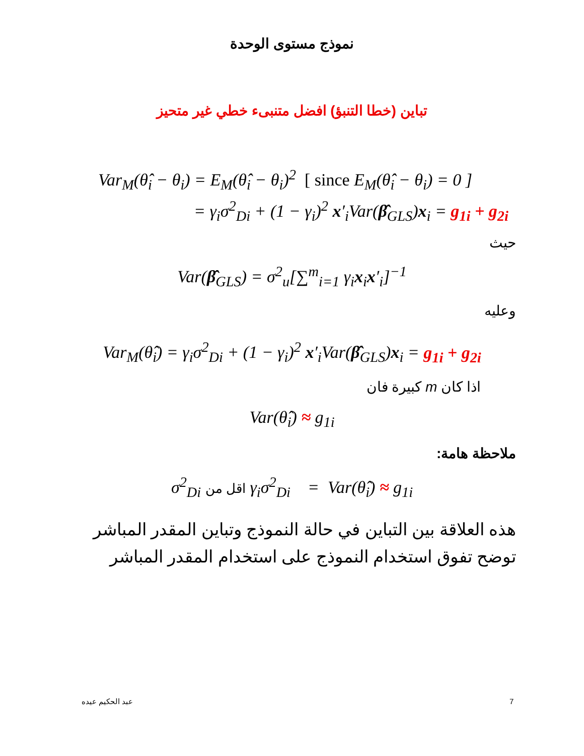نموذج مستوى الوحدة
تباين (خطا التنبؤ) افضل متنبىء خطي غير متحيز
Var<sub>M</sub>(θ̂<sub>i</sub> − θ<sub>i</sub>) = E<sub>M</sub>(θ̂<sub>i</sub> − θ<sub>i</sub>)<sup>2</sup> [ since E<sub>M</sub>(θ̂<sub>i</sub> − θ<sub>i</sub>) = 0 ]
= γ<sub>i</sub>σ<sup>2</sup><sub>Di</sub> + (1 − γ<sub>i</sub>)<sup>2</sup> x′<sub>i</sub>Var(β̂<sub>GLS</sub>)x<sub>i</sub> = g<sub>1i</sub> + g<sub>2i</sub>
حيث
Var(β̂<sub>GLS</sub>) = σ<sup>2</sup><sub>u</sub>[∑<sup>m</sup><sub>i=1</sub> γ<sub>i</sub>x<sub>i</sub>x′<sub>i</sub>]<sup>−1</sup>
وعليه
Var<sub>M</sub>(θ̂<sub>i</sub>) = γ<sub>i</sub>σ<sup>2</sup><sub>Di</sub> + (1 − γ<sub>i</sub>)<sup>2</sup> x′<sub>i</sub>Var(β̂<sub>GLS</sub>)x<sub>i</sub> = g<sub>1i</sub> + g<sub>2i</sub>
اذا كان m كبيرة فان
Var(θ̂<sub>i</sub>) ≈ g<sub>1i</sub>
ملاحظة هامة:
σ<sup>2</sup><sub>Di</sub> اقل من γ<sub>i</sub>σ<sup>2</sup><sub>Di</sub> = Var(θ̂<sub>i</sub>) ≈ g<sub>1i</sub>
هذه العلاقة بين التباين في حالة النموذج وتباين المقدر المباشر
توضح تفوق استخدام النموذج على استخدام المقدر المباشر
7
عبد الحكيم عيده